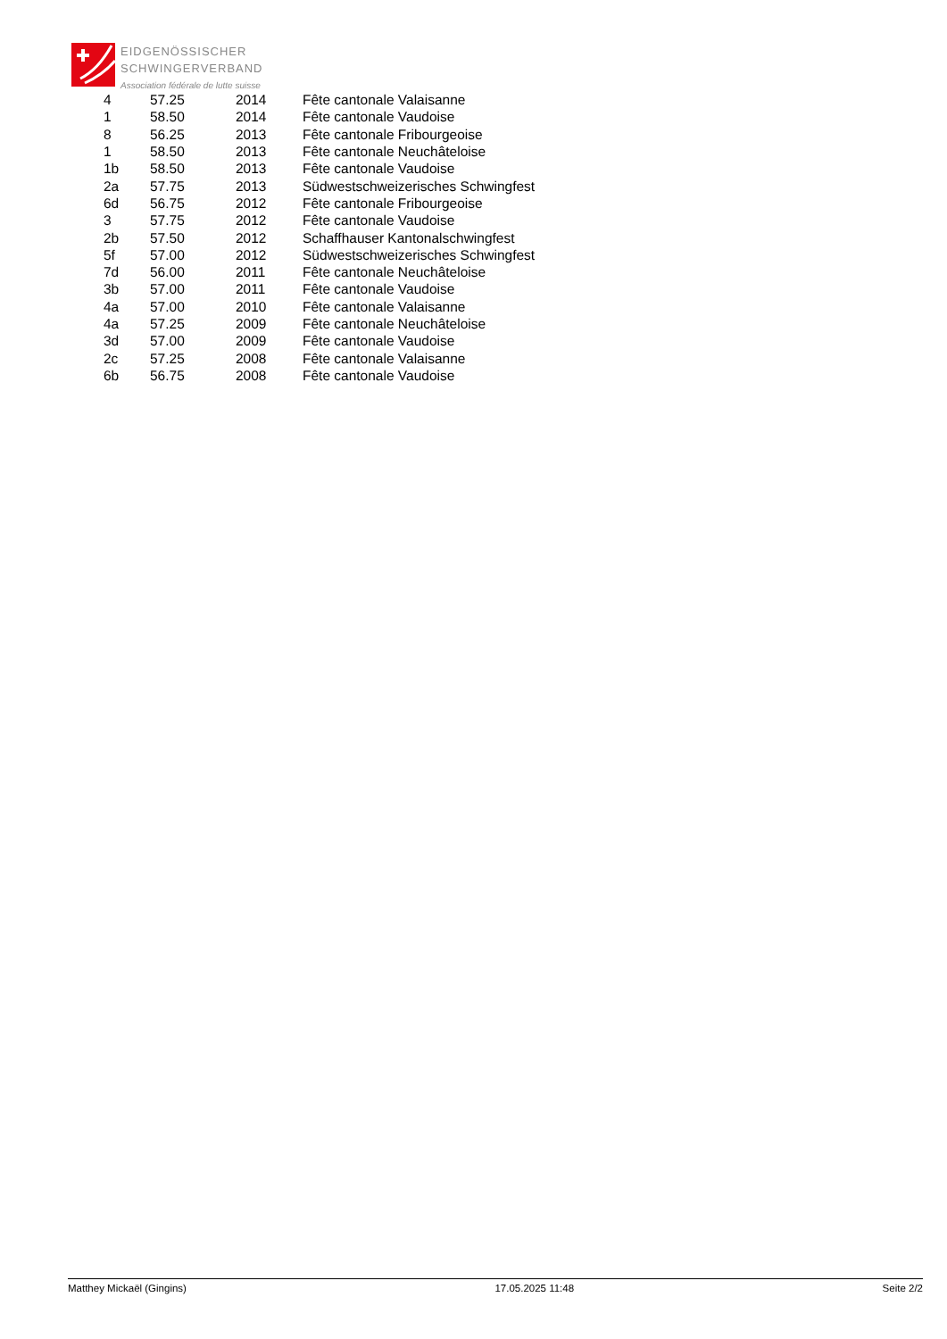EIDGENÖSSISCHER
SCHWINGERVERBAND
Association fédérale de lutte suisse
| 4 | 57.25 | 2014 | Fête cantonale Valaisanne |
| 1 | 58.50 | 2014 | Fête cantonale Vaudoise |
| 8 | 56.25 | 2013 | Fête cantonale Fribourgeoise |
| 1 | 58.50 | 2013 | Fête cantonale Neuchâteloise |
| 1b | 58.50 | 2013 | Fête cantonale Vaudoise |
| 2a | 57.75 | 2013 | Südwestschweizerisches Schwingfest |
| 6d | 56.75 | 2012 | Fête cantonale Fribourgeoise |
| 3 | 57.75 | 2012 | Fête cantonale Vaudoise |
| 2b | 57.50 | 2012 | Schaffhauser Kantonalschwingfest |
| 5f | 57.00 | 2012 | Südwestschweizerisches Schwingfest |
| 7d | 56.00 | 2011 | Fête cantonale Neuchâteloise |
| 3b | 57.00 | 2011 | Fête cantonale Vaudoise |
| 4a | 57.00 | 2010 | Fête cantonale Valaisanne |
| 4a | 57.25 | 2009 | Fête cantonale Neuchâteloise |
| 3d | 57.00 | 2009 | Fête cantonale Vaudoise |
| 2c | 57.25 | 2008 | Fête cantonale Valaisanne |
| 6b | 56.75 | 2008 | Fête cantonale Vaudoise |
Matthey Mickaël (Gingins) 17.05.2025 11:48 Seite 2/2